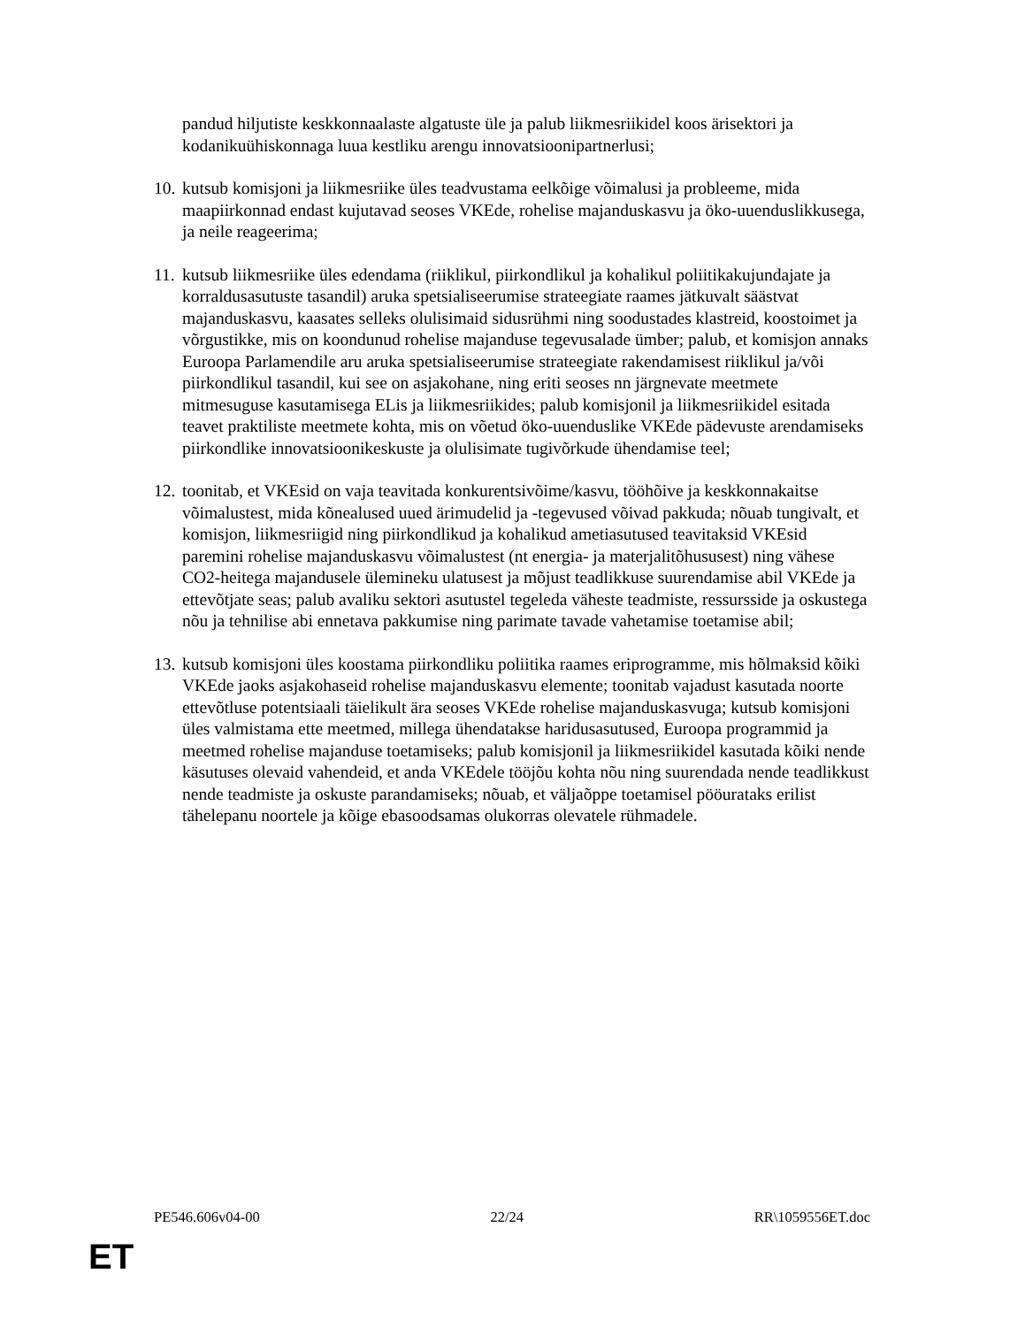pandud hiljutiste keskkonnaalaste algatuste üle ja palub liikmesriikidel koos ärisektori ja kodanikuühiskonnaga luua kestliku arengu innovatsioonipartnerlusi;
10.
kutsub komisjoni ja liikmesriike üles teadvustama eelkõige võimalusi ja probleeme, mida maapiirkonnad endast kujutavad seoses VKEde, rohelise majanduskasvu ja öko-uuenduslikkusega, ja neile reageerima;
11.
kutsub liikmesriike üles edendama (riiklikul, piirkondlikul ja kohalikul poliitikakujundajate ja korraldusasutuste tasandil) aruka spetsialiseerumise strateegiate raames jätkuvalt säästvat majanduskasvu, kaasates selleks olulisimaid sidusrühmi ning soodustades klastreid, koostoimet ja võrgustikke, mis on koondunud rohelise majanduse tegevusalade ümber; palub, et komisjon annaks Euroopa Parlamendile aru aruka spetsialiseerumise strateegiate rakendamisest riiklikul ja/või piirkondlikul tasandil, kui see on asjakohane, ning eriti seoses nn järgnevate meetmete mitmesuguse kasutamisega ELis ja liikmesriikides; palub komisjonil ja liikmesriikidel esitada teavet praktiliste meetmete kohta, mis on võetud öko-uuenduslike VKEde pädevuste arendamiseks piirkondlike innovatsioonikeskuste ja olulisimate tugivõrkude ühendamise teel;
12.
toonitab, et VKEsid on vaja teavitada konkurentsivõime/kasvu, tööhõive ja keskkonnakaitse võimalustest, mida kõnealused uued ärimudelid ja -tegevused võivad pakkuda; nõuab tungivalt, et komisjon, liikmesriigid ning piirkondlikud ja kohalikud ametiasutused teavitaksid VKEsid paremini rohelise majanduskasvu võimalustest (nt energia- ja materjalitõhususest) ning vähese CO2-heitega majandusele ülemineku ulatusest ja mõjust teadlikkuse suurendamise abil VKEde ja ettevõtjate seas; palub avaliku sektori asutustel tegeleda väheste teadmiste, ressursside ja oskustega nõu ja tehnilise abi ennetava pakkumise ning parimate tavade vahetamise toetamise abil;
13.
kutsub komisjoni üles koostama piirkondliku poliitika raames eriprogramme, mis hõlmaksid kõiki VKEde jaoks asjakohaseid rohelise majanduskasvu elemente; toonitab vajadust kasutada noorte ettevõtluse potentsiaali täielikult ära seoses VKEde rohelise majanduskasvuga; kutsub komisjoni üles valmistama ette meetmed, millega ühendatakse haridusasutused, Euroopa programmid ja meetmed rohelise majanduse toetamiseks; palub komisjonil ja liikmesriikidel kasutada kõiki nende käsutuses olevaid vahendeid, et anda VKEdele tööjõu kohta nõu ning suurendada nende teadlikkust nende teadmiste ja oskuste parandamiseks; nõuab, et väljaõppe toetamisel pööurataks erilist tähelepanu noortele ja kõige ebasoodsamas olukorras olevatele rühmadele.
PE546.606v04-00 22/24 RR\1059556ET.doc
ET